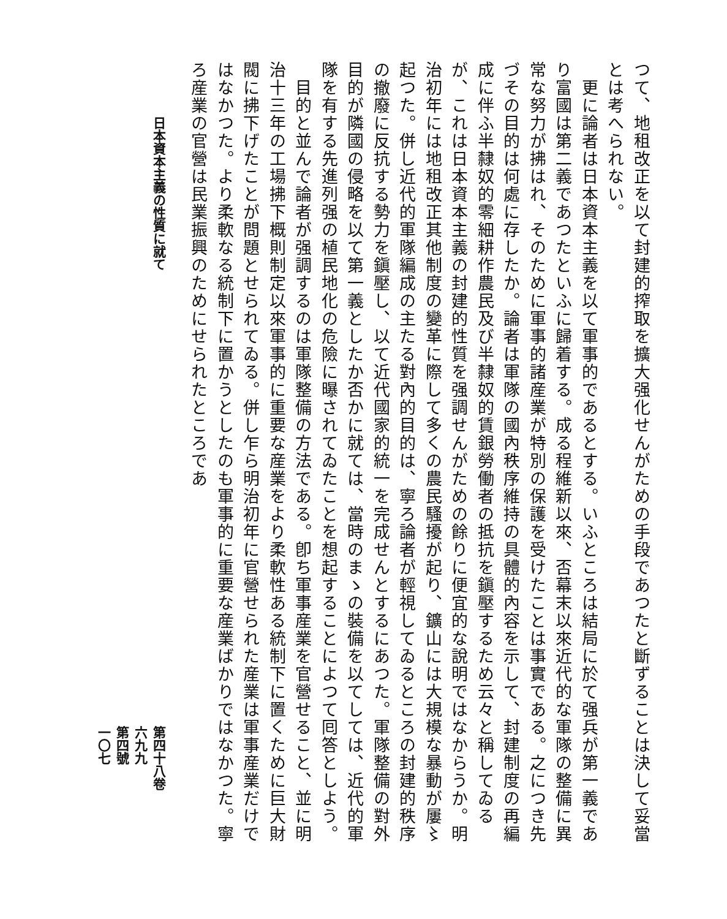つて、地租改正を以て封建的搾取を擴大强化せんがための手段であつたと斷ずることは決して妥當とは考へられない。
　更に論者は日本資本主義を以て軍事的であるとする。いふところは結局に於て强兵が第一義であり富國は第二義であつたといふに歸着する。成る程維新以來、否幕末以來近代的な軍隊の整備に異常な努力が拂はれ、そのために軍事的諸産業が特別の保護を受けたことは事實である。之につき先づその目的は何處に存したか。論者は軍隊の國內秩序維持の具體的內容を示して、封建制度の再編成に伴ふ半隸奴的零細耕作農民及び半隸奴的賃銀勞働者の抵抗を鎭壓するため云々と稱してゐるが、これは日本資本主義の封建的性質を强調せんがための餘りに便宜的な說明ではなからうか。明治初年には地租改正其他制度の變革に際して多くの農民騷擾が起り、鑛山には大規模な暴動が屢〻起つた。併し近代的軍隊編成の主たる對內的目的は、寧ろ論者が輕視してゐるところの封建的秩序の撤廢に反抗する勢力を鎭壓し、以て近代國家的統一を完成せんとするにあつた。軍隊整備の對外目的が隣國の侵略を以て第一義としたか否かに就ては、當時のまゝの裝備を以てしては、近代的軍隊を有する先進列强の植民地化の危險に曝されてゐたことを想起することによつて囘答としよう。
　目的と並んで論者が强調するのは軍隊整備の方法である。卽ち軍事産業を官營せること、並に明治十三年の工場拂下概則制定以來軍事的に重要な産業をより柔軟性ある統制下に置くために巨大財閥に拂下げたことが問題とせられてゐる。併し乍ら明治初年に官營せられた産業は軍事産業だけではなかつた。より柔軟なる統制下に置かうとしたのも軍事的に重要な産業ばかりではなかつた。寧ろ産業の官營は民業振興のためにせられたところであ
日本資本主義の性質に就て 第四十八卷
六九九
第四號
一〇七